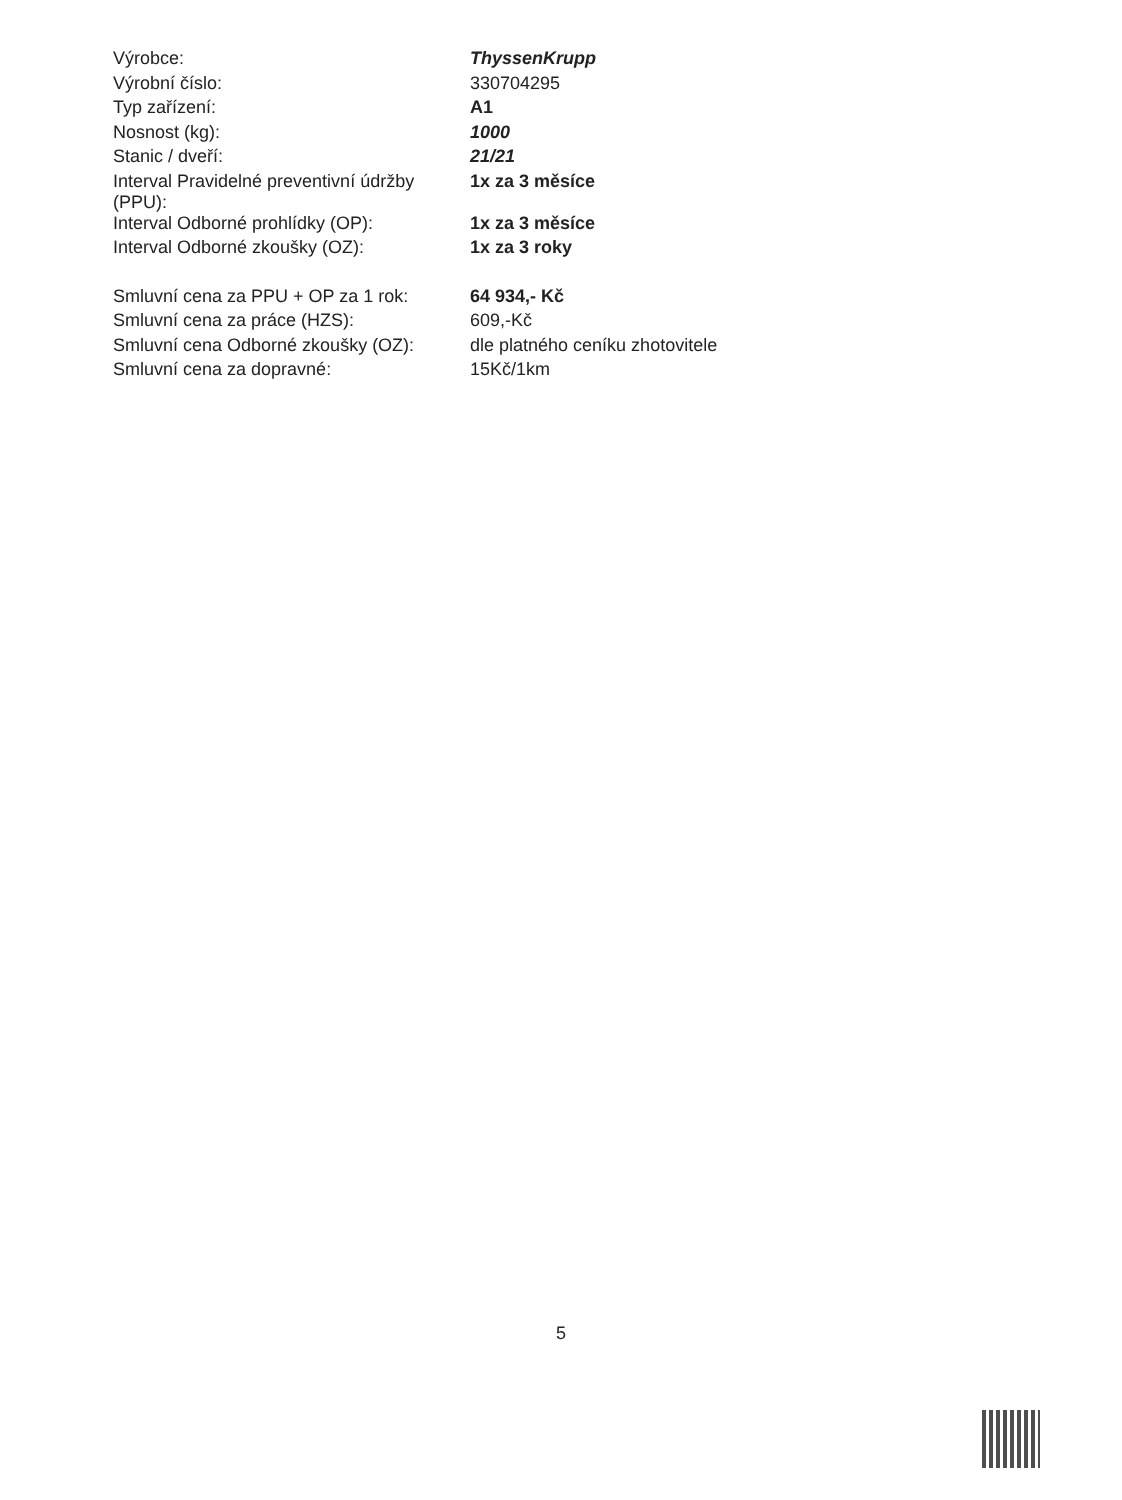| Výrobce: | ThyssenKrupp |
| Výrobní číslo: | 330704295 |
| Typ zařízení: | A1 |
| Nosnost (kg): | 1000 |
| Stanic / dveří: | 21/21 |
| Interval Pravidelné preventivní údržby (PPU): | 1x za 3 měsíce |
| Interval Odborné prohlídky (OP): | 1x za 3 měsíce |
| Interval Odborné zkoušky (OZ): | 1x za 3 roky |
| Smluvní cena za PPU + OP za 1 rok: | 64 934,- Kč |
| Smluvní cena za práce (HZS): | 609,-Kč |
| Smluvní cena Odborné zkoušky (OZ): | dle platného ceníku zhotovitele |
| Smluvní cena za dopravné: | 15Kč/1km |
5